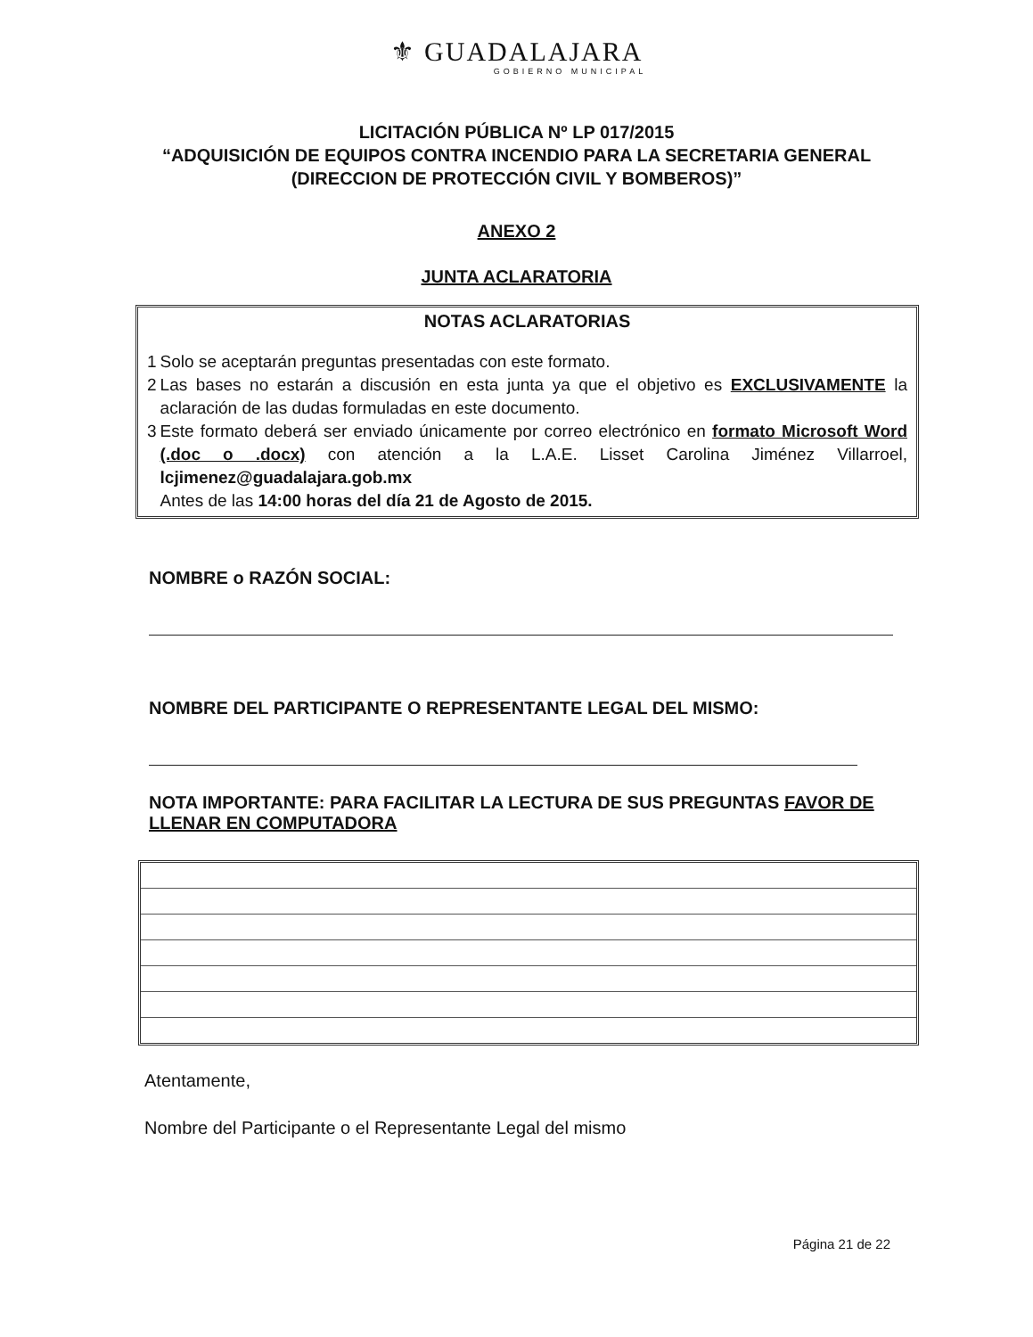⚜ GUADALAJARA
GOBIERNO MUNICIPAL
LICITACIÓN PÚBLICA Nº LP 017/2015
“ADQUISICIÓN DE EQUIPOS CONTRA INCENDIO PARA LA SECRETARIA GENERAL (DIRECCION DE PROTECCIÓN CIVIL Y BOMBEROS)”
ANEXO 2
JUNTA ACLARATORIA
NOTAS ACLARATORIAS
| 1 | Solo se aceptarán preguntas presentadas con este formato. |
| 2 | Las bases no estarán a discusión en esta junta ya que el objetivo es EXCLUSIVAMENTE la aclaración de las dudas formuladas en este documento. |
| 3 | Este formato deberá ser enviado únicamente por correo electrónico en formato Microsoft Word (.doc o .docx) con atención a la L.A.E. Lisset Carolina Jiménez Villarroel, lcjimenez@guadalajara.gob.mx Antes de las 14:00 horas del día 21 de Agosto de 2015. |
NOMBRE o RAZÓN SOCIAL:
NOMBRE DEL PARTICIPANTE O REPRESENTANTE LEGAL DEL MISMO:
NOTA IMPORTANTE: PARA FACILITAR LA LECTURA DE SUS PREGUNTAS FAVOR DE LLENAR EN COMPUTADORA
Atentamente,
Nombre del Participante o el Representante Legal del mismo
Página 21 de 22